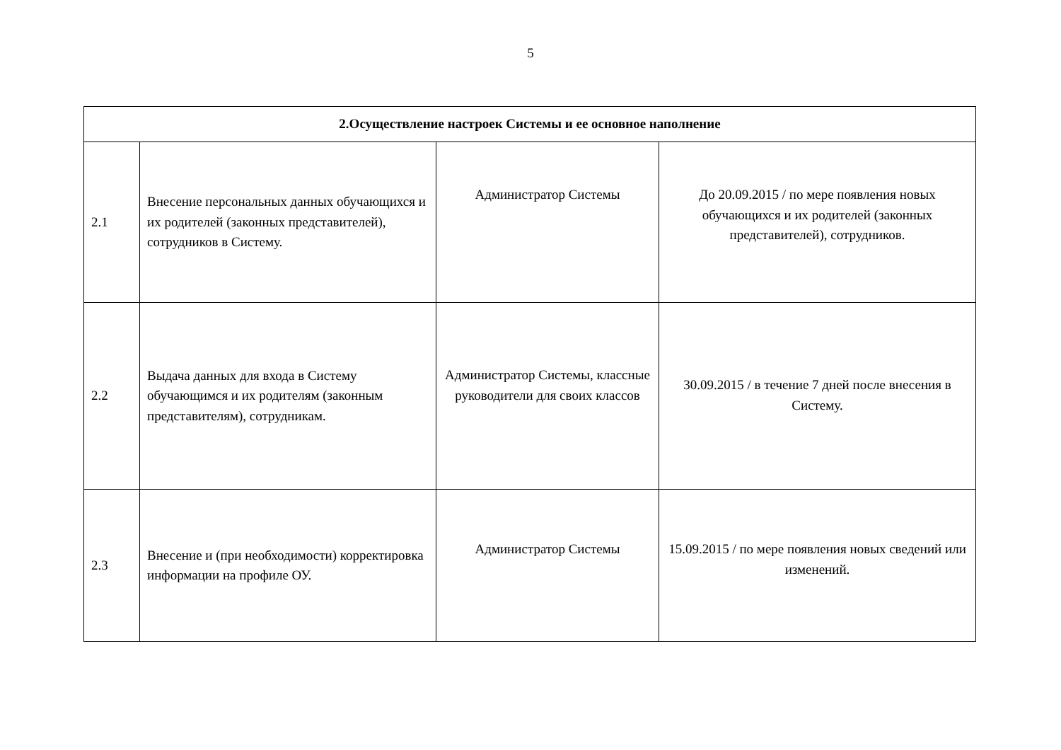5
| 2.Осуществление настроек Системы и ее основное наполнение | | | |
| --- | --- | --- | --- |
| 2.1 | Внесение персональных данных обучающихся и их родителей (законных представителей), сотрудников в Систему. | Администратор Системы | До 20.09.2015 / по мере появления новых обучающихся и их родителей (законных представителей), сотрудников. |
| 2.2 | Выдача данных для входа в Систему обучающимся и их родителям (законным представителям), сотрудникам. | Администратор Системы, классные руководители для своих классов | 30.09.2015 / в течение 7 дней после внесения в Систему. |
| 2.3 | Внесение и (при необходимости) корректировка информации на профиле ОУ. | Администратор Системы | 15.09.2015 / по мере появления новых сведений или изменений. |